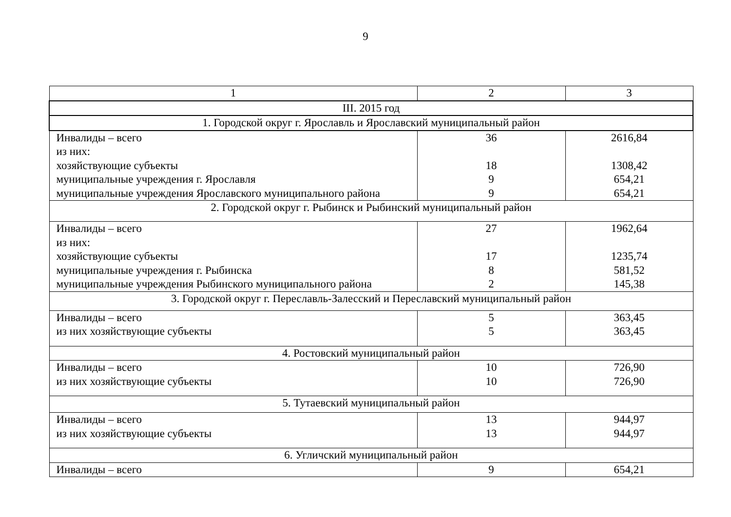9
| 1 | 2 | 3 |
| III. 2015 год | | |
| 1. Городской округ г. Ярославль и Ярославский муниципальный район | | |
| Инвалиды – всего из них: хозяйствующие субъекты муниципальные учреждения г. Ярославля муниципальные учреждения Ярославского муниципального района | 36 18 9 9 | 2616,84 1308,42 654,21 654,21 |
| 2. Городской округ г. Рыбинск и Рыбинский муниципальный район | | |
| Инвалиды – всего из них: хозяйствующие субъекты муниципальные учреждения г. Рыбинска муниципальные учреждения Рыбинского муниципального района | 27 17 8 2 | 1962,64 1235,74 581,52 145,38 |
| 3. Городской округ г. Переславль-Залесский и Переславский муниципальный район | | |
| Инвалиды – всего из них хозяйствующие субъекты | 5 5 | 363,45 363,45 |
| 4. Ростовский муниципальный район | | |
| Инвалиды – всего из них хозяйствующие субъекты | 10 10 | 726,90 726,90 |
| 5. Тутаевский муниципальный район | | |
| Инвалиды – всего из них хозяйствующие субъекты | 13 13 | 944,97 944,97 |
| 6. Угличский муниципальный район | | |
| Инвалиды – всего | 9 | 654,21 |